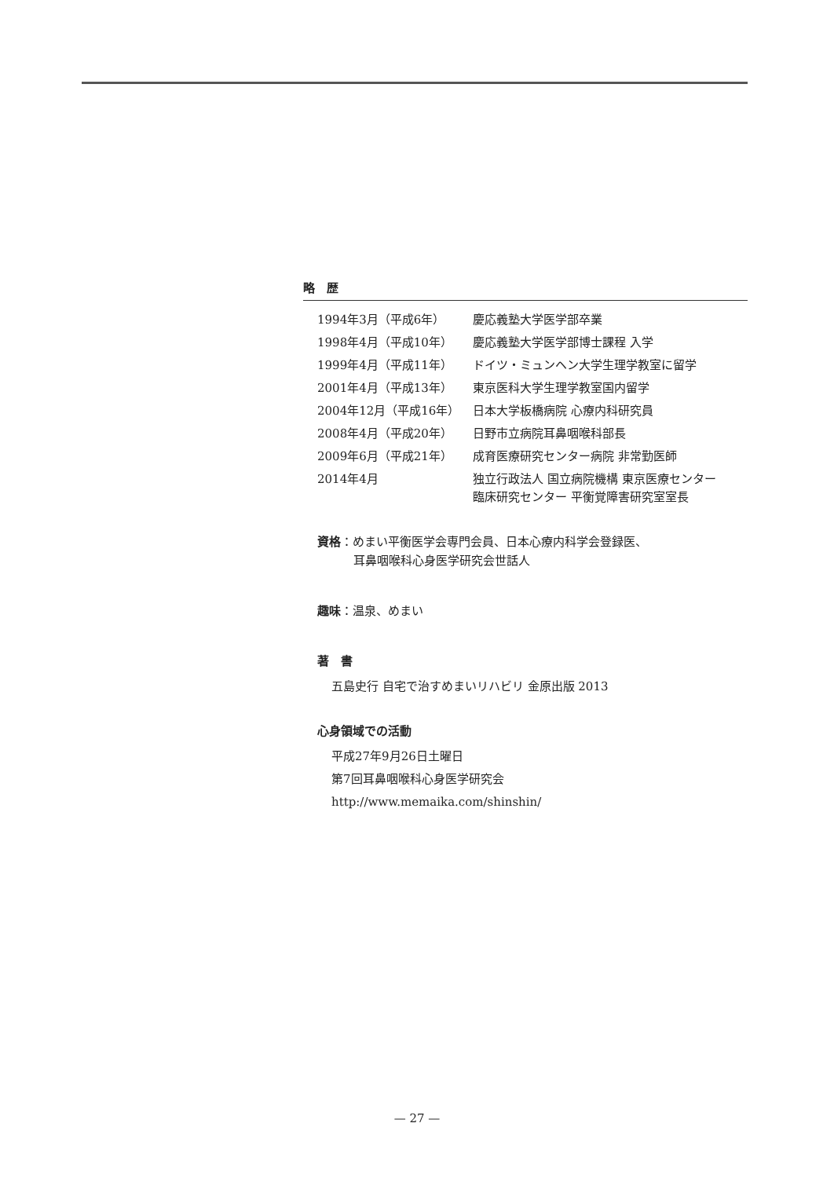略　歴
| 1994年3月（平成6年） | 慶応義塾大学医学部卒業 |
| 1998年4月（平成10年） | 慶応義塾大学医学部博士課程 入学 |
| 1999年4月（平成11年） | ドイツ・ミュンヘン大学生理学教室に留学 |
| 2001年4月（平成13年） | 東京医科大学生理学教室国内留学 |
| 2004年12月（平成16年） | 日本大学板橋病院 心療内科研究員 |
| 2008年4月（平成20年） | 日野市立病院耳鼻咽喉科部長 |
| 2009年6月（平成21年） | 成育医療研究センター病院 非常勤医師 |
| 2014年4月 | 独立行政法人 国立病院機構 東京医療センター 臨床研究センター 平衡覚障害研究室室長 |
資格：めまい平衡医学会専門会員、日本心療内科学会登録医、
耳鼻咽喉科心身医学研究会世話人
趣味：温泉、めまい
著　書
五島史行 自宅で治すめまいリハビリ 金原出版 2013
心身領域での活動
平成27年9月26日土曜日
第7回耳鼻咽喉科心身医学研究会
http://www.memaika.com/shinshin/
— 27 —